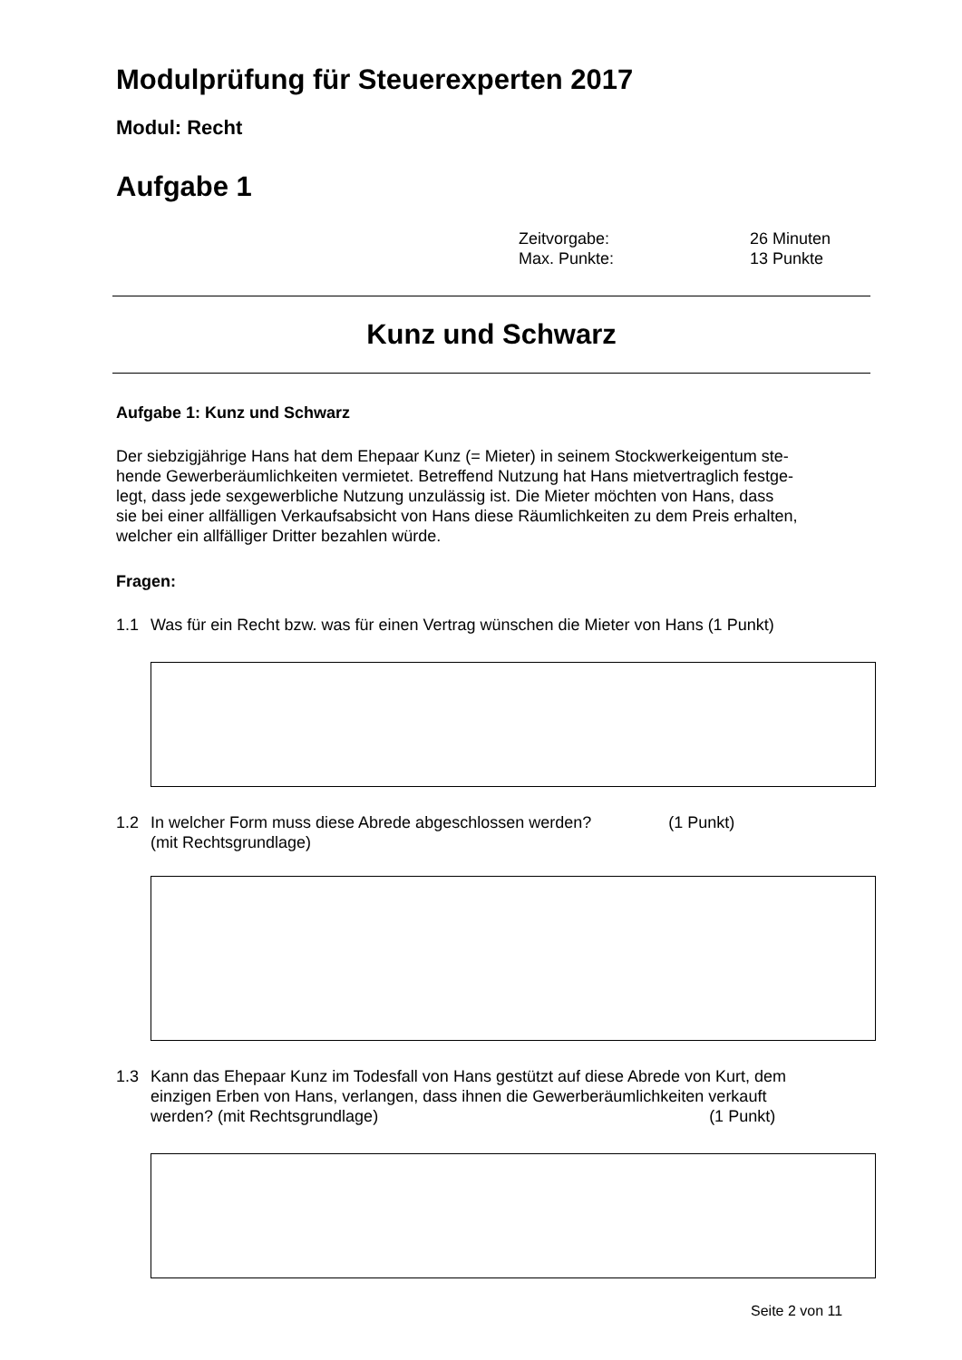Modulprüfung für Steuerexperten 2017
Modul: Recht
Aufgabe 1
Zeitvorgabe: 26 Minuten
Max. Punkte: 13 Punkte
Kunz und Schwarz
Aufgabe 1: Kunz und Schwarz
Der siebzigjährige Hans hat dem Ehepaar Kunz (= Mieter) in seinem Stockwerkeigentum ste-
hende Gewerberäumlichkeiten vermietet. Betreffend Nutzung hat Hans mietvertraglich festge-
legt, dass jede sexgewerbliche Nutzung unzulässig ist. Die Mieter möchten von Hans, dass
sie bei einer allfälligen Verkaufsabsicht von Hans diese Räumlichkeiten zu dem Preis erhalten,
welcher ein allfälliger Dritter bezahlen würde.
Fragen:
1.1 Was für ein Recht bzw. was für einen Vertrag wünschen die Mieter von Hans (1 Punkt)
1.2 In welcher Form muss diese Abrede abgeschlossen werden? (1 Punkt)
(mit Rechtsgrundlage)
1.3 Kann das Ehepaar Kunz im Todesfall von Hans gestützt auf diese Abrede von Kurt, dem
einzigen Erben von Hans, verlangen, dass ihnen die Gewerberäumlichkeiten verkauft
werden? (mit Rechtsgrundlage) (1 Punkt)
Seite 2 von 11